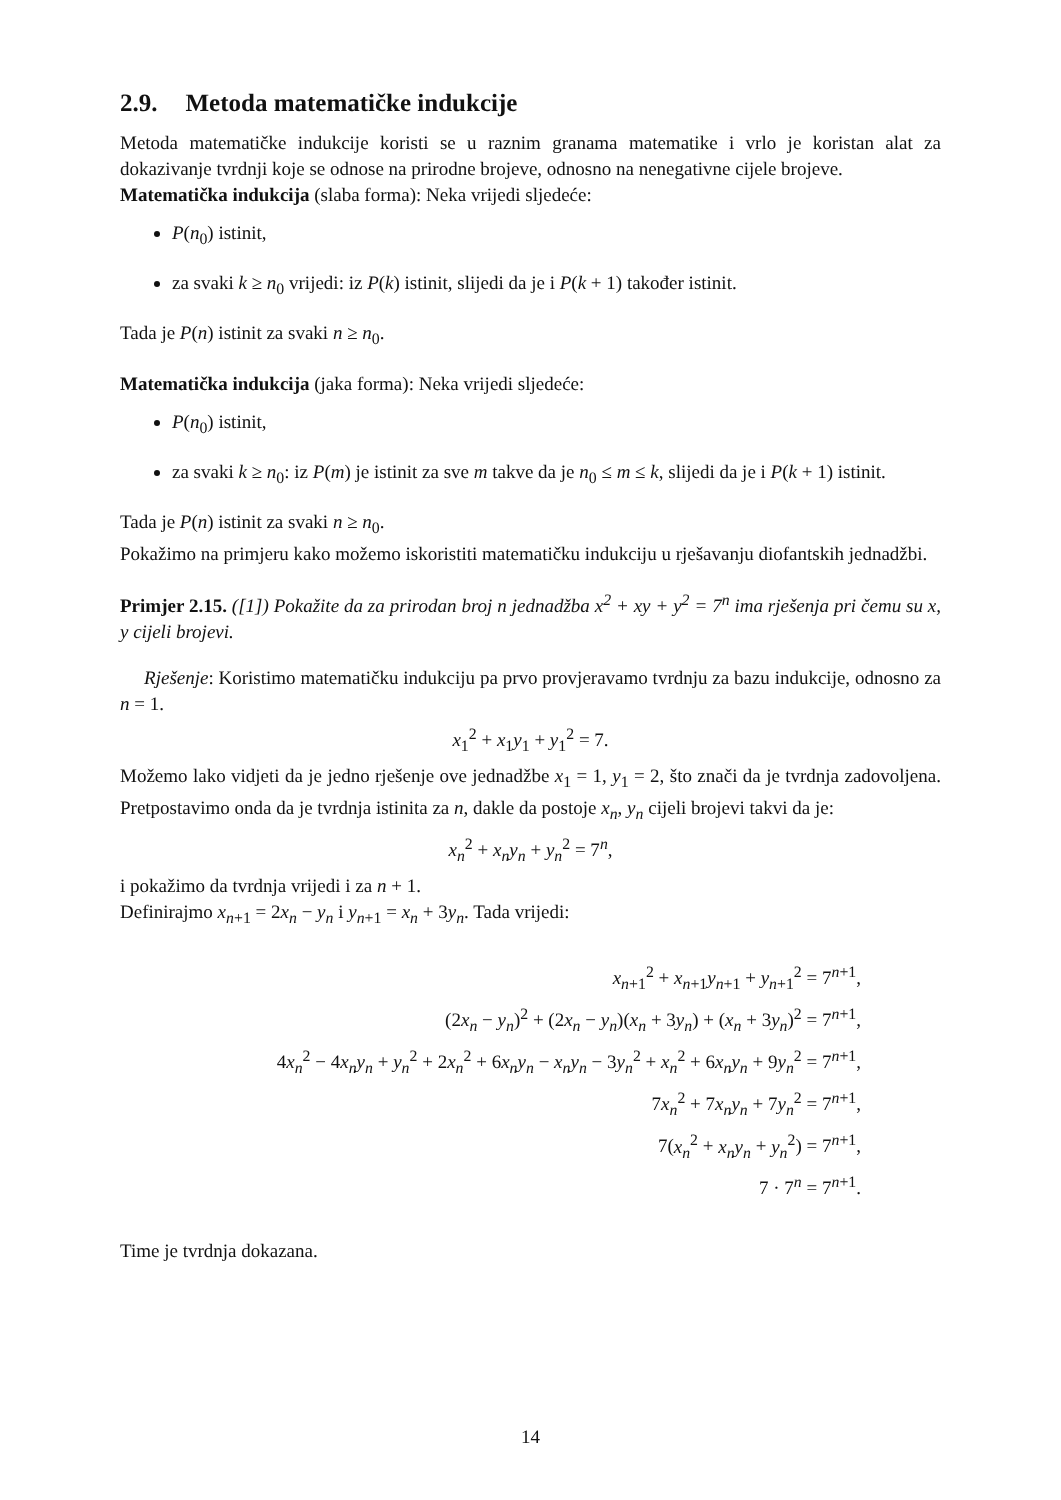2.9. Metoda matematičke indukcije
Metoda matematičke indukcije koristi se u raznim granama matematike i vrlo je koristan alat za dokazivanje tvrdnji koje se odnose na prirodne brojeve, odnosno na nenegativne cijele brojeve.
Matematička indukcija (slaba forma): Neka vrijedi sljedeće:
P(n<sub>0</sub>) istinit,
za svaki k ≥ n<sub>0</sub> vrijedi: iz P(k) istinit, slijedi da je i P(k + 1) također istinit.
Tada je P(n) istinit za svaki n ≥ n<sub>0</sub>.
Matematička indukcija (jaka forma): Neka vrijedi sljedeće:
P(n<sub>0</sub>) istinit,
za svaki k ≥ n<sub>0</sub>: iz P(m) je istinit za sve m takve da je n<sub>0</sub> ≤ m ≤ k, slijedi da je i P(k + 1) istinit.
Tada je P(n) istinit za svaki n ≥ n<sub>0</sub>.
Pokažimo na primjeru kako možemo iskoristiti matematičku indukciju u rješavanju diofantskih jednadžbi.
Primjer 2.15. ([1]) Pokažite da za prirodan broj n jednadžba x<sup>2</sup> + xy + y<sup>2</sup> = 7<sup>n</sup> ima rješenja pri čemu su x, y cijeli brojevi.
Rješenje: Koristimo matematičku indukciju pa prvo provjeravamo tvrdnju za bazu indukcije, odnosno za n = 1.
x<sub>1</sub><sup>2</sup> + x<sub>1</sub>y<sub>1</sub> + y<sub>1</sub><sup>2</sup> = 7.
Možemo lako vidjeti da je jedno rješenje ove jednadžbe x<sub>1</sub> = 1, y<sub>1</sub> = 2, što znači da je tvrdnja zadovoljena. Pretpostavimo onda da je tvrdnja istinita za n, dakle da postoje x<sub>n</sub>, y<sub>n</sub> cijeli brojevi takvi da je:
x<sub>n</sub><sup>2</sup> + x<sub>n</sub>y<sub>n</sub> + y<sub>n</sub><sup>2</sup> = 7<sup>n</sup>,
i pokažimo da tvrdnja vrijedi i za n + 1.
Definirajmo x<sub>n+1</sub> = 2x<sub>n</sub> − y<sub>n</sub> i y<sub>n+1</sub> = x<sub>n</sub> + 3y<sub>n</sub>. Tada vrijedi:
x<sub>n+1</sub><sup>2</sup> + x<sub>n+1</sub>y<sub>n+1</sub> + y<sub>n+1</sub><sup>2</sup> = 7<sup>n+1</sup>,
(2x<sub>n</sub> − y<sub>n</sub>)<sup>2</sup> + (2x<sub>n</sub> − y<sub>n</sub>)(x<sub>n</sub> + 3y<sub>n</sub>) + (x<sub>n</sub> + 3y<sub>n</sub>)<sup>2</sup> = 7<sup>n+1</sup>,
4x<sub>n</sub><sup>2</sup> − 4x<sub>n</sub>y<sub>n</sub> + y<sub>n</sub><sup>2</sup> + 2x<sub>n</sub><sup>2</sup> + 6x<sub>n</sub>y<sub>n</sub> − x<sub>n</sub>y<sub>n</sub> − 3y<sub>n</sub><sup>2</sup> + x<sub>n</sub><sup>2</sup> + 6x<sub>n</sub>y<sub>n</sub> + 9y<sub>n</sub><sup>2</sup> = 7<sup>n+1</sup>,
7x<sub>n</sub><sup>2</sup> + 7x<sub>n</sub>y<sub>n</sub> + 7y<sub>n</sub><sup>2</sup> = 7<sup>n+1</sup>,
7(x<sub>n</sub><sup>2</sup> + x<sub>n</sub>y<sub>n</sub> + y<sub>n</sub><sup>2</sup>) = 7<sup>n+1</sup>,
7 · 7<sup>n</sup> = 7<sup>n+1</sup>.
Time je tvrdnja dokazana.
14